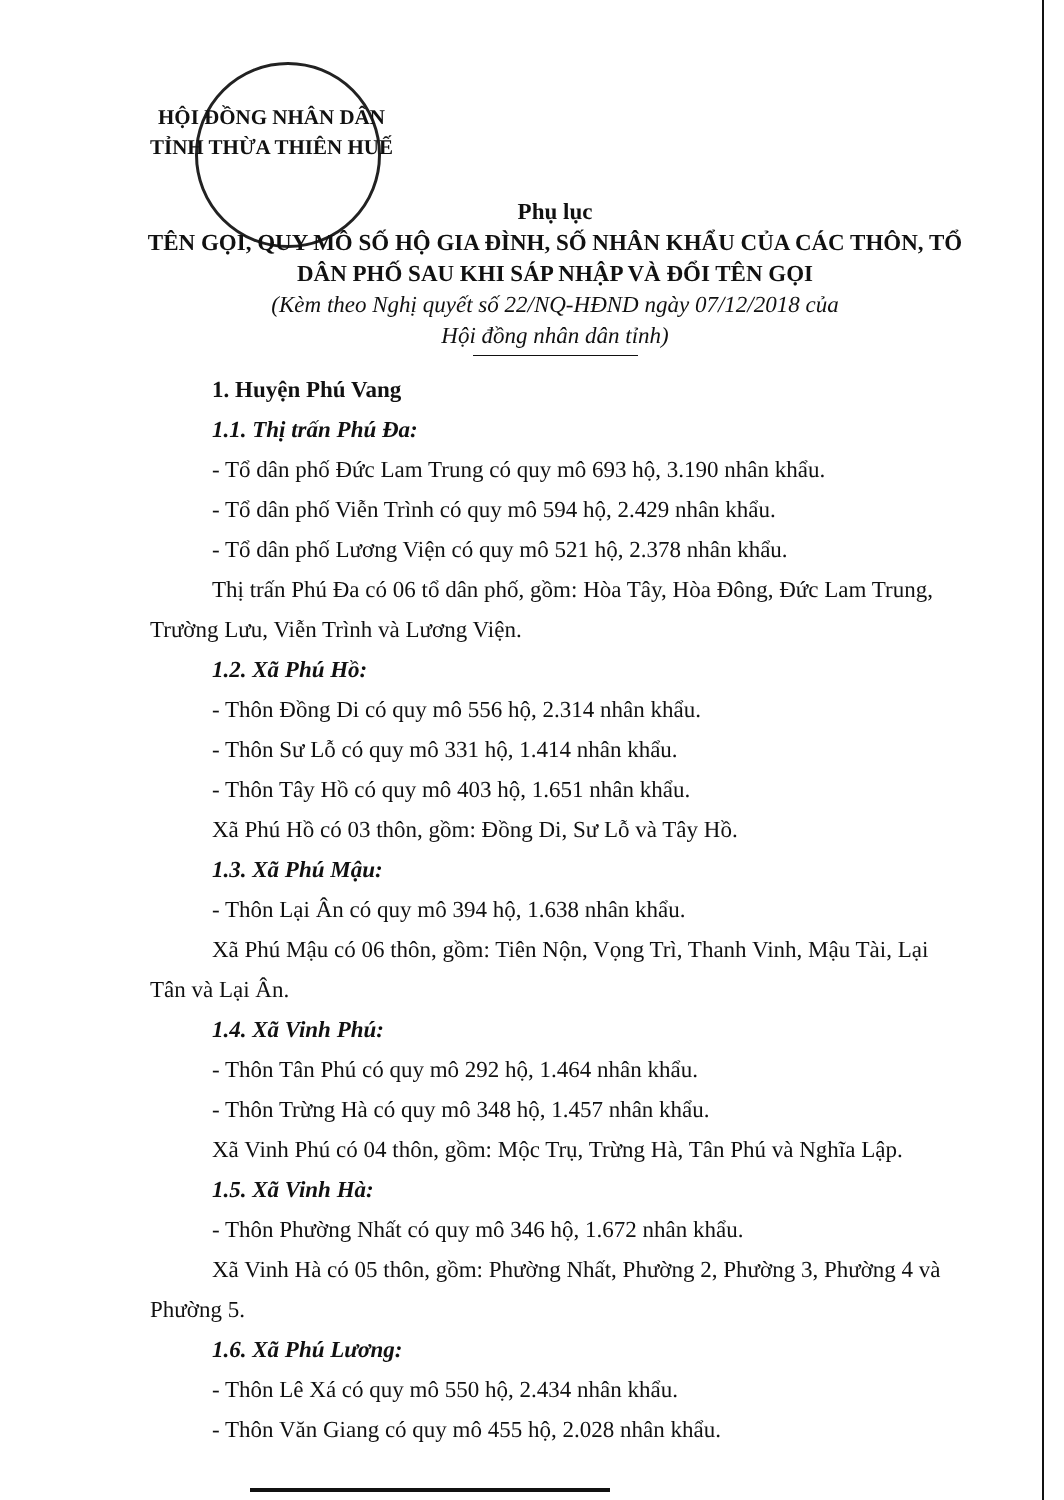HỘI ĐỒNG NHÂN DÂN
TỈNH THỪA THIÊN HUẾ
Phụ lục
TÊN GỌI, QUY MÔ SỐ HỘ GIA ĐÌNH, SỐ NHÂN KHẨU CỦA CÁC THÔN, TỔ DÂN PHỐ SAU KHI SÁP NHẬP VÀ ĐỔI TÊN GỌI
(Kèm theo Nghị quyết số 22/NQ-HĐND ngày 07/12/2018 của
Hội đồng nhân dân tỉnh)
1. Huyện Phú Vang
1.1. Thị trấn Phú Đa:
- Tổ dân phố Đức Lam Trung có quy mô 693 hộ, 3.190 nhân khẩu.
- Tổ dân phố Viễn Trình có quy mô 594 hộ, 2.429 nhân khẩu.
- Tổ dân phố Lương Viện có quy mô 521 hộ, 2.378 nhân khẩu.
Thị trấn Phú Đa có 06 tổ dân phố, gồm: Hòa Tây, Hòa Đông, Đức Lam Trung, Trường Lưu, Viễn Trình và Lương Viện.
1.2. Xã Phú Hồ:
- Thôn Đồng Di có quy mô 556 hộ, 2.314 nhân khẩu.
- Thôn Sư Lỗ có quy mô 331 hộ, 1.414 nhân khẩu.
- Thôn Tây Hồ có quy mô 403 hộ, 1.651 nhân khẩu.
Xã Phú Hồ có 03 thôn, gồm: Đồng Di, Sư Lỗ và Tây Hồ.
1.3. Xã Phú Mậu:
- Thôn Lại Ân có quy mô 394 hộ, 1.638 nhân khẩu.
Xã Phú Mậu có 06 thôn, gồm: Tiên Nộn, Vọng Trì, Thanh Vinh, Mậu Tài, Lại Tân và Lại Ân.
1.4. Xã Vinh Phú:
- Thôn Tân Phú có quy mô 292 hộ, 1.464 nhân khẩu.
- Thôn Trừng Hà có quy mô 348 hộ, 1.457 nhân khẩu.
Xã Vinh Phú có 04 thôn, gồm: Mộc Trụ, Trừng Hà, Tân Phú và Nghĩa Lập.
1.5. Xã Vinh Hà:
- Thôn Phường Nhất có quy mô 346 hộ, 1.672 nhân khẩu.
Xã Vinh Hà có 05 thôn, gồm: Phường Nhất, Phường 2, Phường 3, Phường 4 và Phường 5.
1.6. Xã Phú Lương:
- Thôn Lê Xá có quy mô 550 hộ, 2.434 nhân khẩu.
- Thôn Văn Giang có quy mô 455 hộ, 2.028 nhân khẩu.